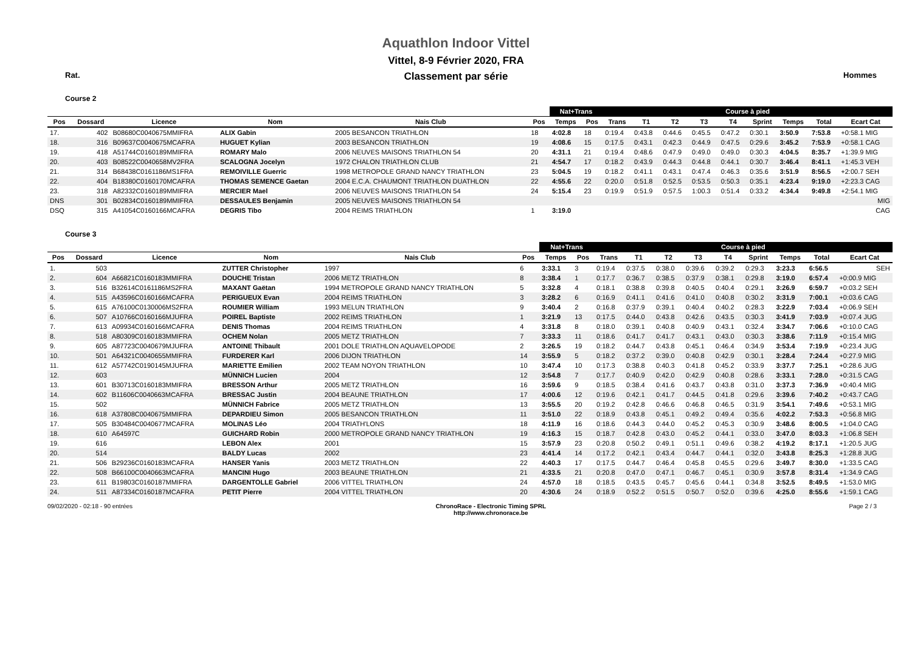Aquathlon Indoor Vittel
Vittel, 8-9 Février 2020, FRA
Classement par série
Rat. Hommes
Course 2
| | | | | | | Nat+Trans | | Course à pied | | | | | | | | | |
| --- | --- | --- | --- | --- | --- | --- | --- | --- | --- | --- | --- | --- | --- | --- | --- | --- | --- |
| Pos | Dossard | Licence | Nom | Nais Club | Pos | Temps | Pos | Trans | T1 | T2 | T3 | T4 | Sprint | Temps | Total | Ecart Cat | |
| 17. | 402 | B08680C0040675MMIFRA | ALIX Gabin | 2005 BESANCON TRIATHLON | 18 | 4:02.8 | 18 | 0:19.4 | 0:43.8 | 0:44.6 | 0:45.5 | 0:47.2 | 0:30.1 | 3:50.9 | 7:53.8 | +0:58.1 MIG | |
| 18. | 316 | B09637C0040675MCAFRA | HUGUET Kylian | 2003 BESANCON TRIATHLON | 19 | 4:08.6 | 15 | 0:17.5 | 0:43.1 | 0:42.3 | 0:44.9 | 0:47.5 | 0:29.6 | 3:45.2 | 7:53.9 | +0:58.1 CAG | |
| 19. | 418 | A51744C0160189MMIFRA | ROMARY Malo | 2006 NEUVES MAISONS TRIATHLON 54 | 20 | 4:31.1 | 21 | 0:19.4 | 0:48.6 | 0:47.9 | 0:49.0 | 0:49.0 | 0:30.3 | 4:04.5 | 8:35.7 | +1:39.9 MIG | |
| 20. | 403 | B08522C0040658MV2FRA | SCALOGNA Jocelyn | 1972 CHALON TRIATHLON CLUB | 21 | 4:54.7 | 17 | 0:18.2 | 0:43.9 | 0:44.3 | 0:44.8 | 0:44.1 | 0:30.7 | 3:46.4 | 8:41.1 | +1:45.3 VEH | |
| 21. | 314 | B68438C0161186MS1FRA | REMOIVILLE Guerric | 1998 METROPOLE GRAND NANCY TRIATHLON | 23 | 5:04.5 | 19 | 0:18.2 | 0:41.1 | 0:43.1 | 0:47.4 | 0:46.3 | 0:35.6 | 3:51.9 | 8:56.5 | +2:00.7 SEH | |
| 22. | 404 | B18380C0160170MCAFRA | THOMAS SEMENCE Gaetan | 2004 E.C.A. CHAUMONT TRIATHLON DUATHLON | 22 | 4:55.6 | 22 | 0:20.0 | 0:51.8 | 0:52.5 | 0:53.5 | 0:50.3 | 0:35.1 | 4:23.4 | 9:19.0 | +2:23.3 CAG | |
| 23. | 318 | A82332C0160189MMIFRA | MERCIER Mael | 2006 NEUVES MAISONS TRIATHLON 54 | 24 | 5:15.4 | 23 | 0:19.9 | 0:51.9 | 0:57.5 | 1:00.3 | 0:51.4 | 0:33.2 | 4:34.4 | 9:49.8 | +2:54.1 MIG | |
| DNS | 301 | B02834C0160189MMIFRA | DESSAULES Benjamin | 2005 NEUVES MAISONS TRIATHLON 54 | | | | | | | | | | | | MIG | |
| DSQ | 315 | A41054C0160166MCAFRA | DEGRIS Tibo | 2004 REIMS TRIATHLON | 1 | 3:19.0 | | | | | | | | | | CAG | |
Course 3
| | | | | | | Nat+Trans | | Course à pied | | | | | | | | | |
| --- | --- | --- | --- | --- | --- | --- | --- | --- | --- | --- | --- | --- | --- | --- | --- | --- | --- |
| Pos | Dossard | Licence | Nom | Nais Club | Pos | Temps | Pos | Trans | T1 | T2 | T3 | T4 | Sprint | Temps | Total | Ecart Cat | |
| 1. | 503 | | ZUTTER Christopher | 1997 | 6 | 3:33.1 | 3 | 0:19.4 | 0:37.5 | 0:38.0 | 0:39.6 | 0:39.2 | 0:29.3 | 3:23.3 | 6:56.5 | SEH | |
| 2. | 604 | A66821C0160183MMIFRA | DOUCHE Tristan | 2006 METZ TRIATHLON | 8 | 3:38.4 | 1 | 0:17.7 | 0:36.7 | 0:38.5 | 0:37.9 | 0:38.1 | 0:29.8 | 3:19.0 | 6:57.4 | +0:00.9 MIG | |
| 3. | 516 | B32614C0161186MS2FRA | MAXANT Gaëtan | 1994 METROPOLE GRAND NANCY TRIATHLON | 5 | 3:32.8 | 4 | 0:18.1 | 0:38.8 | 0:39.8 | 0:40.5 | 0:40.4 | 0:29.1 | 3:26.9 | 6:59.7 | +0:03.2 SEH | |
| 4. | 515 | A43596C0160166MCAFRA | PERIGUEUX Evan | 2004 REIMS TRIATHLON | 3 | 3:28.2 | 6 | 0:16.9 | 0:41.1 | 0:41.6 | 0:41.0 | 0:40.8 | 0:30.2 | 3:31.9 | 7:00.1 | +0:03.6 CAG | |
| 5. | 615 | A76100C0130006MS2FRA | ROUMIER William | 1993 MELUN TRIATHLON | 9 | 3:40.4 | 2 | 0:16.8 | 0:37.9 | 0:39.1 | 0:40.4 | 0:40.2 | 0:28.3 | 3:22.9 | 7:03.4 | +0:06.9 SEH | |
| 6. | 507 | A10766C0160166MJUFRA | POIREL Baptiste | 2002 REIMS TRIATHLON | 1 | 3:21.9 | 13 | 0:17.5 | 0:44.0 | 0:43.8 | 0:42.6 | 0:43.5 | 0:30.3 | 3:41.9 | 7:03.9 | +0:07.4 JUG | |
| 7. | 613 | A09934C0160166MCAFRA | DENIS Thomas | 2004 REIMS TRIATHLON | 4 | 3:31.8 | 8 | 0:18.0 | 0:39.1 | 0:40.8 | 0:40.9 | 0:43.1 | 0:32.4 | 3:34.7 | 7:06.6 | +0:10.0 CAG | |
| 8. | 518 | A80309C0160183MMIFRA | OCHEM Nolan | 2005 METZ TRIATHLON | 7 | 3:33.3 | 11 | 0:18.6 | 0:41.7 | 0:41.7 | 0:43.1 | 0:43.0 | 0:30.3 | 3:38.6 | 7:11.9 | +0:15.4 MIG | |
| 9. | 605 | A87723C0040679MJUFRA | ANTOINE Thibault | 2001 DOLE TRIATHLON AQUAVELOPODE | 2 | 3:26.5 | 19 | 0:18.2 | 0:44.7 | 0:43.8 | 0:45.1 | 0:46.4 | 0:34.9 | 3:53.4 | 7:19.9 | +0:23.4 JUG | |
| 10. | 501 | A64321C0040655MMIFRA | FURDERER Karl | 2006 DIJON TRIATHLON | 14 | 3:55.9 | 5 | 0:18.2 | 0:37.2 | 0:39.0 | 0:40.8 | 0:42.9 | 0:30.1 | 3:28.4 | 7:24.4 | +0:27.9 MIG | |
| 11. | 612 | A57742C0190145MJUFRA | MARIETTE Emilien | 2002 TEAM NOYON TRIATHLON | 10 | 3:47.4 | 10 | 0:17.3 | 0:38.8 | 0:40.3 | 0:41.8 | 0:45.2 | 0:33.9 | 3:37.7 | 7:25.1 | +0:28.6 JUG | |
| 12. | 603 | | MÜNNICH Lucien | 2004 | 12 | 3:54.8 | 7 | 0:17.7 | 0:40.9 | 0:42.0 | 0:42.9 | 0:40.8 | 0:28.6 | 3:33.1 | 7:28.0 | +0:31.5 CAG | |
| 13. | 601 | B30713C0160183MMIFRA | BRESSON Arthur | 2005 METZ TRIATHLON | 16 | 3:59.6 | 9 | 0:18.5 | 0:38.4 | 0:41.6 | 0:43.7 | 0:43.8 | 0:31.0 | 3:37.3 | 7:36.9 | +0:40.4 MIG | |
| 14. | 602 | B11606C0040663MCAFRA | BRESSAC Justin | 2004 BEAUNE TRIATHLON | 17 | 4:00.6 | 12 | 0:19.6 | 0:42.1 | 0:41.7 | 0:44.5 | 0:41.8 | 0:29.6 | 3:39.6 | 7:40.2 | +0:43.7 CAG | |
| 15. | 502 | | MÜNNICH Fabrice | 2005 METZ TRIATHLON | 13 | 3:55.5 | 20 | 0:19.2 | 0:42.8 | 0:46.6 | 0:46.8 | 0:46.5 | 0:31.9 | 3:54.1 | 7:49.6 | +0:53.1 MIG | |
| 16. | 618 | A37808C0040675MMIFRA | DEPARDIEU Simon | 2005 BESANCON TRIATHLON | 11 | 3:51.0 | 22 | 0:18.9 | 0:43.8 | 0:45.1 | 0:49.2 | 0:49.4 | 0:35.6 | 4:02.2 | 7:53.3 | +0:56.8 MIG | |
| 17. | 505 | B30484C0040677MCAFRA | MOLINAS Léo | 2004 TRIATH'LONS | 18 | 4:11.9 | 16 | 0:18.6 | 0:44.3 | 0:44.0 | 0:45.2 | 0:45.3 | 0:30.9 | 3:48.6 | 8:00.5 | +1:04.0 CAG | |
| 18. | 610 | A64597C | GUICHARD Robin | 2000 METROPOLE GRAND NANCY TRIATHLON | 19 | 4:16.3 | 15 | 0:18.7 | 0:42.8 | 0:43.0 | 0:45.2 | 0:44.1 | 0:33.0 | 3:47.0 | 8:03.3 | +1:06.8 SEH | |
| 19. | 616 | | LEBON Alex | 2001 | 15 | 3:57.9 | 23 | 0:20.8 | 0:50.2 | 0:49.1 | 0:51.1 | 0:49.6 | 0:38.2 | 4:19.2 | 8:17.1 | +1:20.5 JUG | |
| 20. | 514 | | BALDY Lucas | 2002 | 23 | 4:41.4 | 14 | 0:17.2 | 0:42.1 | 0:43.4 | 0:44.7 | 0:44.1 | 0:32.0 | 3:43.8 | 8:25.3 | +1:28.8 JUG | |
| 21. | 506 | B29236C0160183MCAFRA | HANSER Yanis | 2003 METZ TRIATHLON | 22 | 4:40.3 | 17 | 0:17.5 | 0:44.7 | 0:46.4 | 0:45.8 | 0:45.5 | 0:29.6 | 3:49.7 | 8:30.0 | +1:33.5 CAG | |
| 22. | 508 | B66100C0040663MCAFRA | MANCINI Hugo | 2003 BEAUNE TRIATHLON | 21 | 4:33.5 | 21 | 0:20.8 | 0:47.0 | 0:47.1 | 0:46.7 | 0:45.1 | 0:30.9 | 3:57.8 | 8:31.4 | +1:34.9 CAG | |
| 23. | 611 | B19803C0160187MMIFRA | DARGENTOLLE Gabriel | 2006 VITTEL TRIATHLON | 24 | 4:57.0 | 18 | 0:18.5 | 0:43.5 | 0:45.7 | 0:45.6 | 0:44.1 | 0:34.8 | 3:52.5 | 8:49.5 | +1:53.0 MIG | |
| 24. | 511 | A87334C0160187MCAFRA | PETIT Pierre | 2004 VITTEL TRIATHLON | 20 | 4:30.6 | 24 | 0:18.9 | 0:52.2 | 0:51.5 | 0:50.7 | 0:52.0 | 0:39.6 | 4:25.0 | 8:55.6 | +1:59.1 CAG | |
09/02/2020 - 02:18 - 90 entrées ChronoRace - Electronic Timing SPRL
http://www.chronorace.be Page 2 / 3